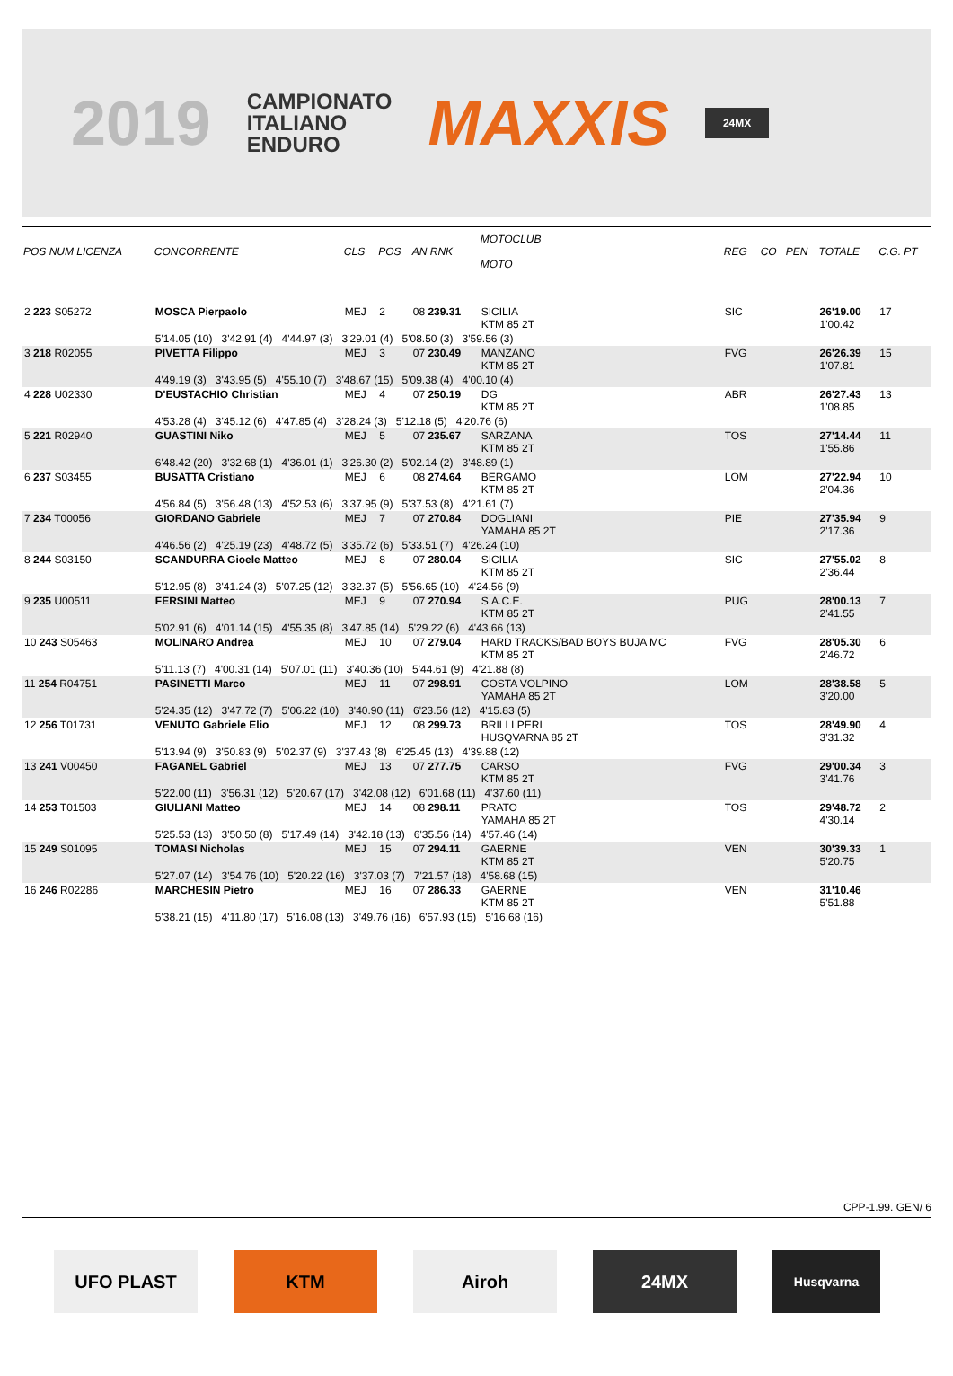2019
CAMPIONATO
ITALIANO
ENDURO
MAXXIS
24MX
| POS NUM LICENZA | CONCORRENTE | CLS | POS | AN RNK | MOTOCLUB MOTO | REG | CO | PEN | TOTALE | C.G. PT |
| --- | --- | --- | --- | --- | --- | --- | --- | --- | --- | --- |
| 2 223 S05272 | MOSCA Pierpaolo | MEJ | 2 | 08 239.31 | SICILIA KTM 85 2T | SIC | | | 26'19.00 1'00.42 | 17 |
| | 5'14.05 (10) 3'42.91 (4) 4'44.97 (3) 3'29.01 (4) 5'08.50 (3) 3'59.56 (3) | | | | | | | | | |
| 3 218 R02055 | PIVETTA Filippo | MEJ | 3 | 07 230.49 | MANZANO KTM 85 2T | FVG | | | 26'26.39 1'07.81 | 15 |
| | 4'49.19 (3) 3'43.95 (5) 4'55.10 (7) 3'48.67 (15) 5'09.38 (4) 4'00.10 (4) | | | | | | | | | |
| 4 228 U02330 | D'EUSTACHIO Christian | MEJ | 4 | 07 250.19 | DG KTM 85 2T | ABR | | | 26'27.43 1'08.85 | 13 |
| | 4'53.28 (4) 3'45.12 (6) 4'47.85 (4) 3'28.24 (3) 5'12.18 (5) 4'20.76 (6) | | | | | | | | | |
| 5 221 R02940 | GUASTINI Niko | MEJ | 5 | 07 235.67 | SARZANA KTM 85 2T | TOS | | | 27'14.44 1'55.86 | 11 |
| | 6'48.42 (20) 3'32.68 (1) 4'36.01 (1) 3'26.30 (2) 5'02.14 (2) 3'48.89 (1) | | | | | | | | | |
| 6 237 S03455 | BUSATTA Cristiano | MEJ | 6 | 08 274.64 | BERGAMO KTM 85 2T | LOM | | | 27'22.94 2'04.36 | 10 |
| | 4'56.84 (5) 3'56.48 (13) 4'52.53 (6) 3'37.95 (9) 5'37.53 (8) 4'21.61 (7) | | | | | | | | | |
| 7 234 T00056 | GIORDANO Gabriele | MEJ | 7 | 07 270.84 | DOGLIANI YAMAHA 85 2T | PIE | | | 27'35.94 2'17.36 | 9 |
| | 4'46.56 (2) 4'25.19 (23) 4'48.72 (5) 3'35.72 (6) 5'33.51 (7) 4'26.24 (10) | | | | | | | | | |
| 8 244 S03150 | SCANDURRA Gioele Matteo | MEJ | 8 | 07 280.04 | SICILIA KTM 85 2T | SIC | | | 27'55.02 2'36.44 | 8 |
| | 5'12.95 (8) 3'41.24 (3) 5'07.25 (12) 3'32.37 (5) 5'56.65 (10) 4'24.56 (9) | | | | | | | | | |
| 9 235 U00511 | FERSINI Matteo | MEJ | 9 | 07 270.94 | S.A.C.E. KTM 85 2T | PUG | | | 28'00.13 2'41.55 | 7 |
| | 5'02.91 (6) 4'01.14 (15) 4'55.35 (8) 3'47.85 (14) 5'29.22 (6) 4'43.66 (13) | | | | | | | | | |
| 10 243 S05463 | MOLINARO Andrea | MEJ | 10 | 07 279.04 | HARD TRACKS/BAD BOYS BUJA MC KTM 85 2T | FVG | | | 28'05.30 2'46.72 | 6 |
| | 5'11.13 (7) 4'00.31 (14) 5'07.01 (11) 3'40.36 (10) 5'44.61 (9) 4'21.88 (8) | | | | | | | | | |
| 11 254 R04751 | PASINETTI Marco | MEJ | 11 | 07 298.91 | COSTA VOLPINO YAMAHA 85 2T | LOM | | | 28'38.58 3'20.00 | 5 |
| | 5'24.35 (12) 3'47.72 (7) 5'06.22 (10) 3'40.90 (11) 6'23.56 (12) 4'15.83 (5) | | | | | | | | | |
| 12 256 T01731 | VENUTO Gabriele Elio | MEJ | 12 | 08 299.73 | BRILLI PERI HUSQVARNA 85 2T | TOS | | | 28'49.90 3'31.32 | 4 |
| | 5'13.94 (9) 3'50.83 (9) 5'02.37 (9) 3'37.43 (8) 6'25.45 (13) 4'39.88 (12) | | | | | | | | | |
| 13 241 V00450 | FAGANEL Gabriel | MEJ | 13 | 07 277.75 | CARSO KTM 85 2T | FVG | | | 29'00.34 3'41.76 | 3 |
| | 5'22.00 (11) 3'56.31 (12) 5'20.67 (17) 3'42.08 (12) 6'01.68 (11) 4'37.60 (11) | | | | | | | | | |
| 14 253 T01503 | GIULIANI Matteo | MEJ | 14 | 08 298.11 | PRATO YAMAHA 85 2T | TOS | | | 29'48.72 4'30.14 | 2 |
| | 5'25.53 (13) 3'50.50 (8) 5'17.49 (14) 3'42.18 (13) 6'35.56 (14) 4'57.46 (14) | | | | | | | | | |
| 15 249 S01095 | TOMASI Nicholas | MEJ | 15 | 07 294.11 | GAERNE KTM 85 2T | VEN | | | 30'39.33 5'20.75 | 1 |
| | 5'27.07 (14) 3'54.76 (10) 5'20.22 (16) 3'37.03 (7) 7'21.57 (18) 4'58.68 (15) | | | | | | | | | |
| 16 246 R02286 | MARCHESIN Pietro | MEJ | 16 | 07 286.33 | GAERNE KTM 85 2T | VEN | | | 31'10.46 5'51.88 | |
| | 5'38.21 (15) 4'11.80 (17) 5'16.08 (13) 3'49.76 (16) 6'57.93 (15) 5'16.68 (16) | | | | | | | | | |
CPP-1.99. GEN/ 6
UFO PLAST KTM Airoh 24MX
Husqvarna